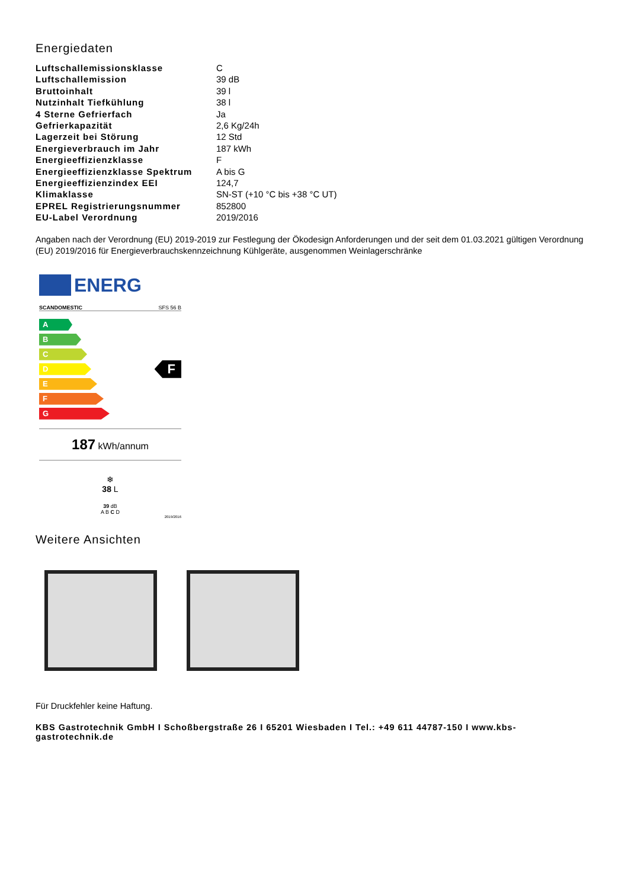Energiedaten
| Luftschallemissionsklasse | C |
| Luftschallemission | 39 dB |
| Bruttoinhalt | 39 l |
| Nutzinhalt Tiefkühlung | 38 l |
| 4 Sterne Gefrierfach | Ja |
| Gefrierkapazität | 2,6 Kg/24h |
| Lagerzeit bei Störung | 12 Std |
| Energieverbrauch im Jahr | 187 kWh |
| Energieeffizienzklasse | F |
| Energieeffizienzklasse Spektrum | A bis G |
| Energieeffizienzindex EEI | 124,7 |
| Klimaklasse | SN-ST (+10 °C bis +38 °C UT) |
| EPREL Registrierungsnummer | 852800 |
| EU-Label Verordnung | 2019/2016 |
Angaben nach der Verordnung (EU) 2019-2019 zur Festlegung der Ökodesign Anforderungen und der seit dem 01.03.2021 gültigen Verordnung (EU) 2019/2016 für Energieverbrauchskennzeichnung Kühlgeräte, ausgenommen Weinlagerschränke
ENERG
SCANDOMESTIC SFS 56 B
A
B
C
D
E
F
G
F
187 kWh/annum
❄
38 L
39 dB
A B C D
2019/2016
Weitere Ansichten
Für Druckfehler keine Haftung.
KBS Gastrotechnik GmbH I Schoßbergstraße 26 I 65201 Wiesbaden I Tel.: +49 611 44787-150 I www.kbs-gastrotechnik.de